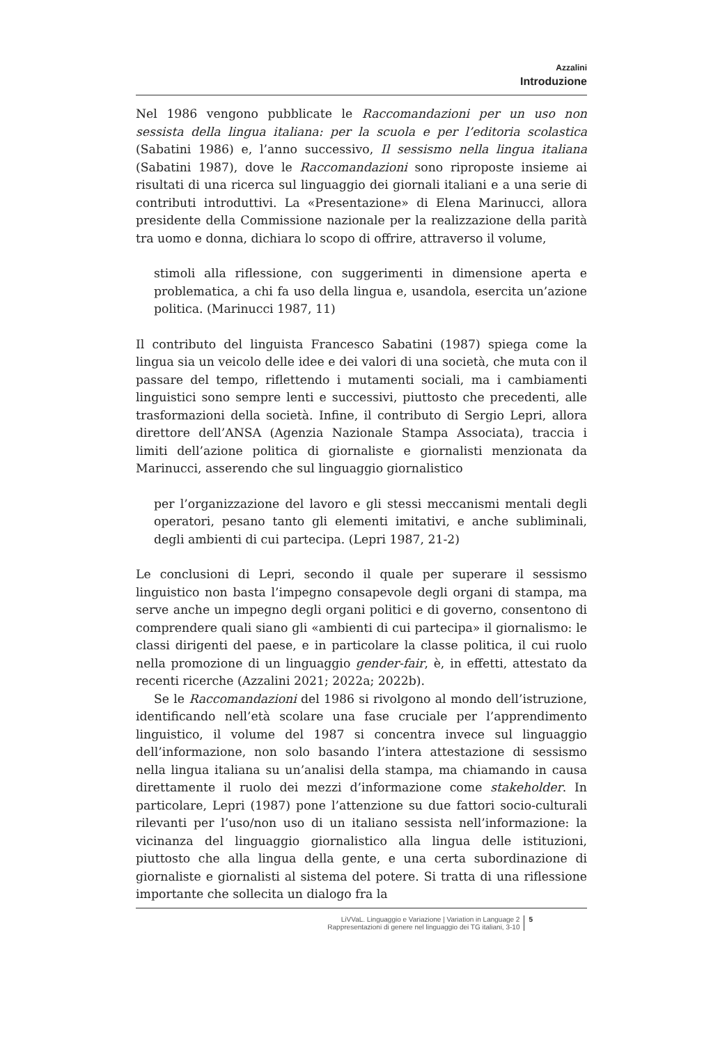Azzalini
Introduzione
Nel 1986 vengono pubblicate le Raccomandazioni per un uso non sessista della lingua italiana: per la scuola e per l’editoria scolastica (Sabatini 1986) e, l’anno successivo, Il sessismo nella lingua italiana (Sabatini 1987), dove le Raccomandazioni sono riproposte insieme ai risultati di una ricerca sul linguaggio dei giornali italiani e a una serie di contributi introduttivi. La «Presentazione» di Elena Marinucci, allora presidente della Commissione nazionale per la realizzazione della parità tra uomo e donna, dichiara lo scopo di offrire, attraverso il volume,
stimoli alla riflessione, con suggerimenti in dimensione aperta e problematica, a chi fa uso della lingua e, usandola, esercita un’azione politica. (Marinucci 1987, 11)
Il contributo del linguista Francesco Sabatini (1987) spiega come la lingua sia un veicolo delle idee e dei valori di una società, che muta con il passare del tempo, riflettendo i mutamenti sociali, ma i cambiamenti linguistici sono sempre lenti e successivi, piuttosto che precedenti, alle trasformazioni della società. Infine, il contributo di Sergio Lepri, allora direttore dell’ANSA (Agenzia Nazionale Stampa Associata), traccia i limiti dell’azione politica di giornaliste e giornalisti menzionata da Marinucci, asserendo che sul linguaggio giornalistico
per l’organizzazione del lavoro e gli stessi meccanismi mentali degli operatori, pesano tanto gli elementi imitativi, e anche subliminali, degli ambienti di cui partecipa. (Lepri 1987, 21-2)
Le conclusioni di Lepri, secondo il quale per superare il sessismo linguistico non basta l’impegno consapevole degli organi di stampa, ma serve anche un impegno degli organi politici e di governo, consentono di comprendere quali siano gli «ambienti di cui partecipa» il giornalismo: le classi dirigenti del paese, e in particolare la classe politica, il cui ruolo nella promozione di un linguaggio gender-fair, è, in effetti, attestato da recenti ricerche (Azzalini 2021; 2022a; 2022b).
Se le Raccomandazioni del 1986 si rivolgono al mondo dell’istruzione, identificando nell’età scolare una fase cruciale per l’apprendimento linguistico, il volume del 1987 si concentra invece sul linguaggio dell’informazione, non solo basando l’intera attestazione di sessismo nella lingua italiana su un’analisi della stampa, ma chiamando in causa direttamente il ruolo dei mezzi d’informazione come stakeholder. In particolare, Lepri (1987) pone l’attenzione su due fattori socio-culturali rilevanti per l’uso/non uso di un italiano sessista nell’informazione: la vicinanza del linguaggio giornalistico alla lingua delle istituzioni, piuttosto che alla lingua della gente, e una certa subordinazione di giornaliste e giornalisti al sistema del potere. Si tratta di una riflessione importante che sollecita un dialogo fra la
LiVVaL. Linguaggio e Variazione | Variation in Language 2
Rappresentazioni di genere nel linguaggio dei TG italiani, 3-10
5